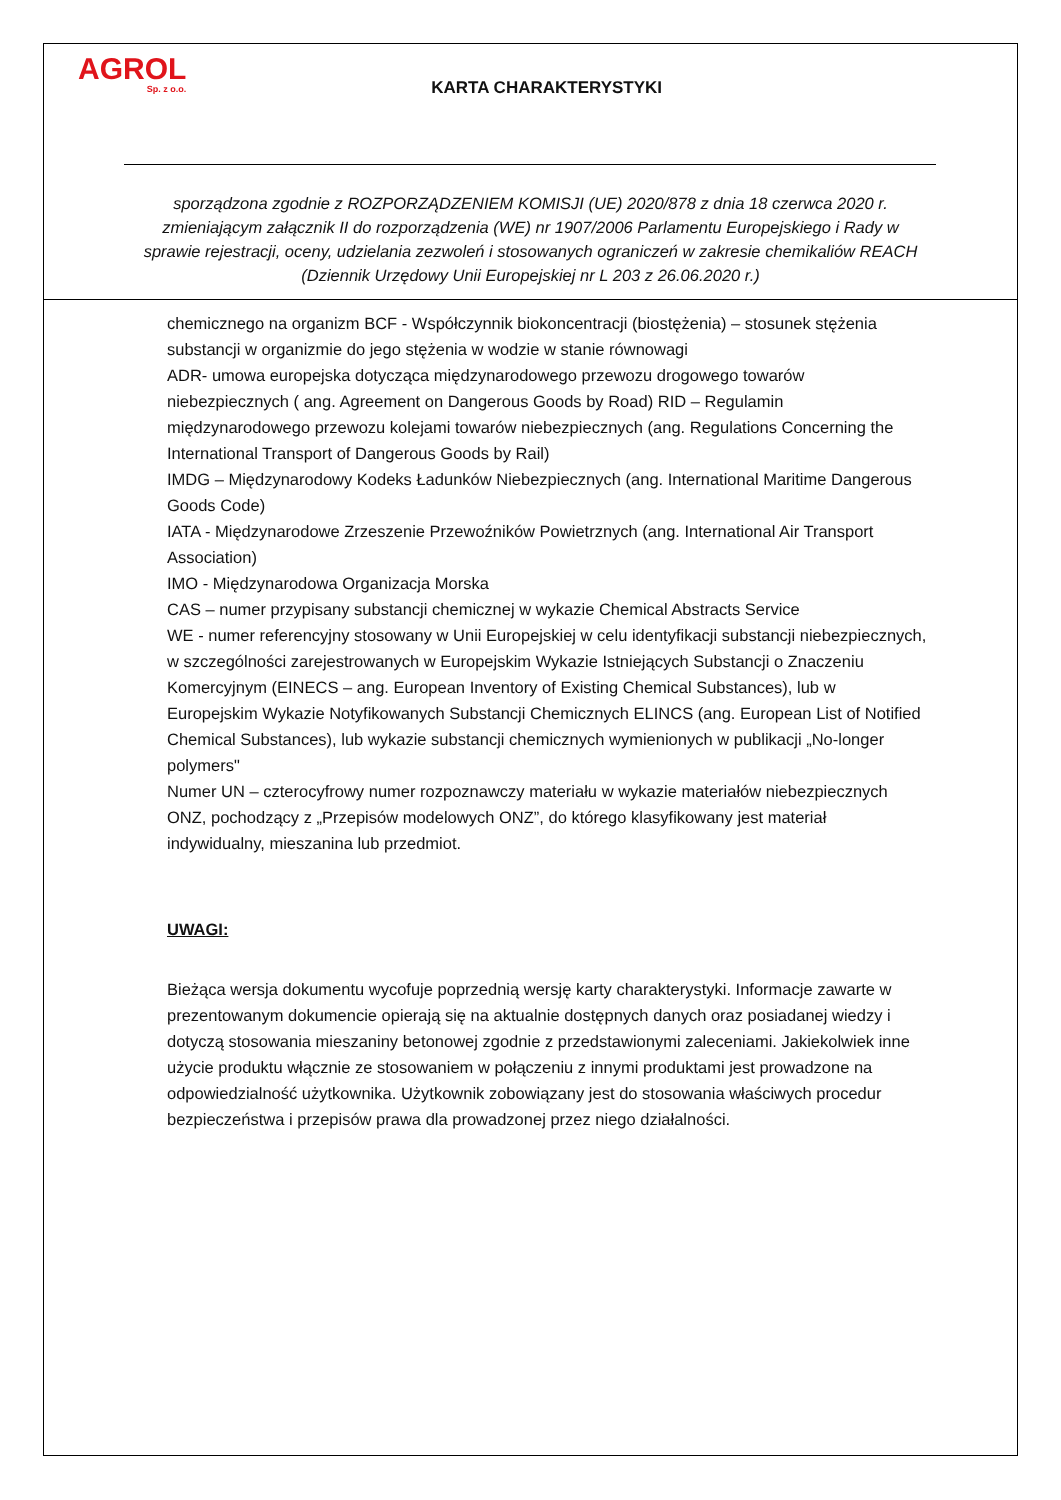AGROL
Sp. z o.o.
KARTA CHARAKTERYSTYKI
sporządzona zgodnie z ROZPORZĄDZENIEM KOMISJI (UE) 2020/878 z dnia 18 czerwca 2020 r. zmieniającym załącznik II do rozporządzenia (WE) nr 1907/2006 Parlamentu Europejskiego i Rady w sprawie rejestracji, oceny, udzielania zezwoleń i stosowanych ograniczeń w zakresie chemikaliów REACH (Dziennik Urzędowy Unii Europejskiej nr L 203 z 26.06.2020 r.)
chemicznego na organizm BCF - Współczynnik biokoncentracji (biostężenia) – stosunek stężenia substancji w organizmie do jego stężenia w wodzie w stanie równowagi
ADR- umowa europejska dotycząca międzynarodowego przewozu drogowego towarów niebezpiecznych ( ang. Agreement on Dangerous Goods by Road) RID – Regulamin międzynarodowego przewozu kolejami towarów niebezpiecznych (ang. Regulations Concerning the International Transport of Dangerous Goods by Rail)
IMDG – Międzynarodowy Kodeks Ładunków Niebezpiecznych (ang. International Maritime Dangerous Goods Code)
IATA - Międzynarodowe Zrzeszenie Przewoźników Powietrznych (ang. International Air Transport Association)
IMO - Międzynarodowa Organizacja Morska
CAS – numer przypisany substancji chemicznej w wykazie Chemical Abstracts Service
WE - numer referencyjny stosowany w Unii Europejskiej w celu identyfikacji substancji niebezpiecznych, w szczególności zarejestrowanych w Europejskim Wykazie Istniejących Substancji o Znaczeniu Komercyjnym (EINECS – ang. European Inventory of Existing Chemical Substances), lub w Europejskim Wykazie Notyfikowanych Substancji Chemicznych ELINCS (ang. European List of Notified Chemical Substances), lub wykazie substancji chemicznych wymienionych w publikacji „No-longer polymers"
Numer UN – czterocyfrowy numer rozpoznawczy materiału w wykazie materiałów niebezpiecznych ONZ, pochodzący z „Przepisów modelowych ONZ”, do którego klasyfikowany jest materiał indywidualny, mieszanina lub przedmiot.
UWAGI:
Bieżąca wersja dokumentu wycofuje poprzednią wersję karty charakterystyki. Informacje zawarte w prezentowanym dokumencie opierają się na aktualnie dostępnych danych oraz posiadanej wiedzy i dotyczą stosowania mieszaniny betonowej zgodnie z przedstawionymi zaleceniami. Jakiekolwiek inne użycie produktu włącznie ze stosowaniem w połączeniu z innymi produktami jest prowadzone na odpowiedzialność użytkownika. Użytkownik zobowiązany jest do stosowania właściwych procedur bezpieczeństwa i przepisów prawa dla prowadzonej przez niego działalności.